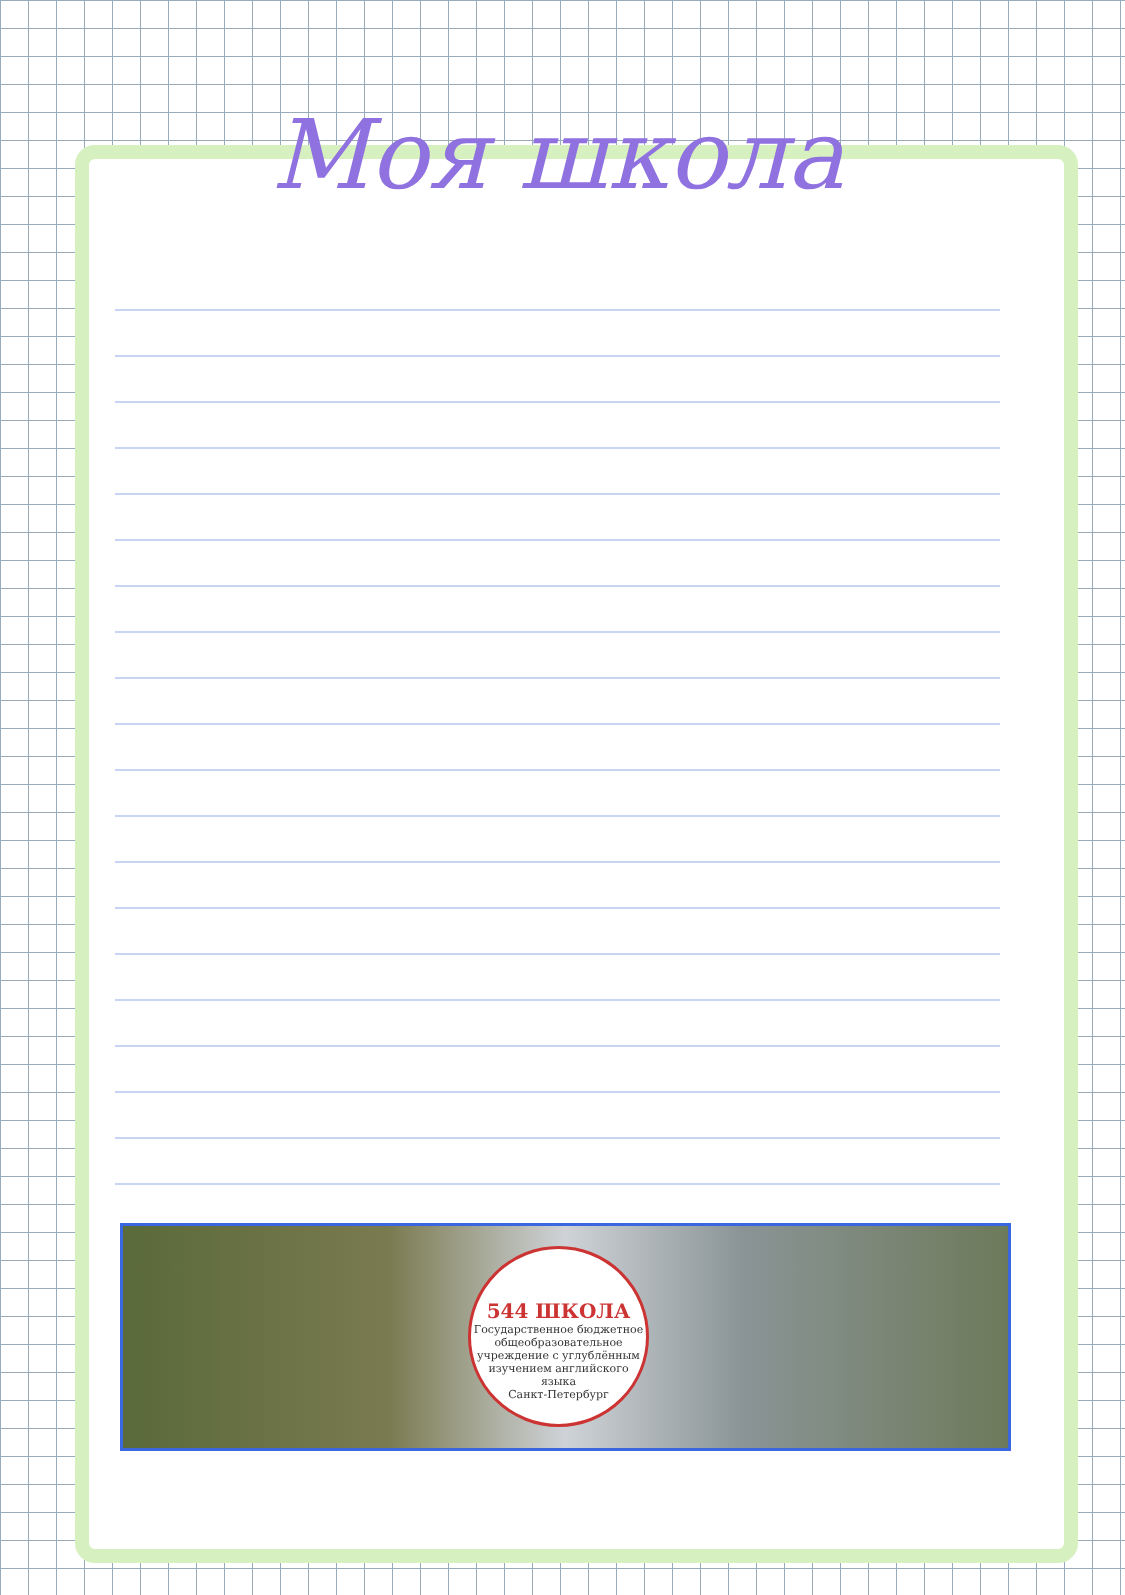Моя школа
544 ШКОЛА
Государственное бюджетное общеобразовательное учреждение с углублённым изучением английского языка
Санкт-Петербург